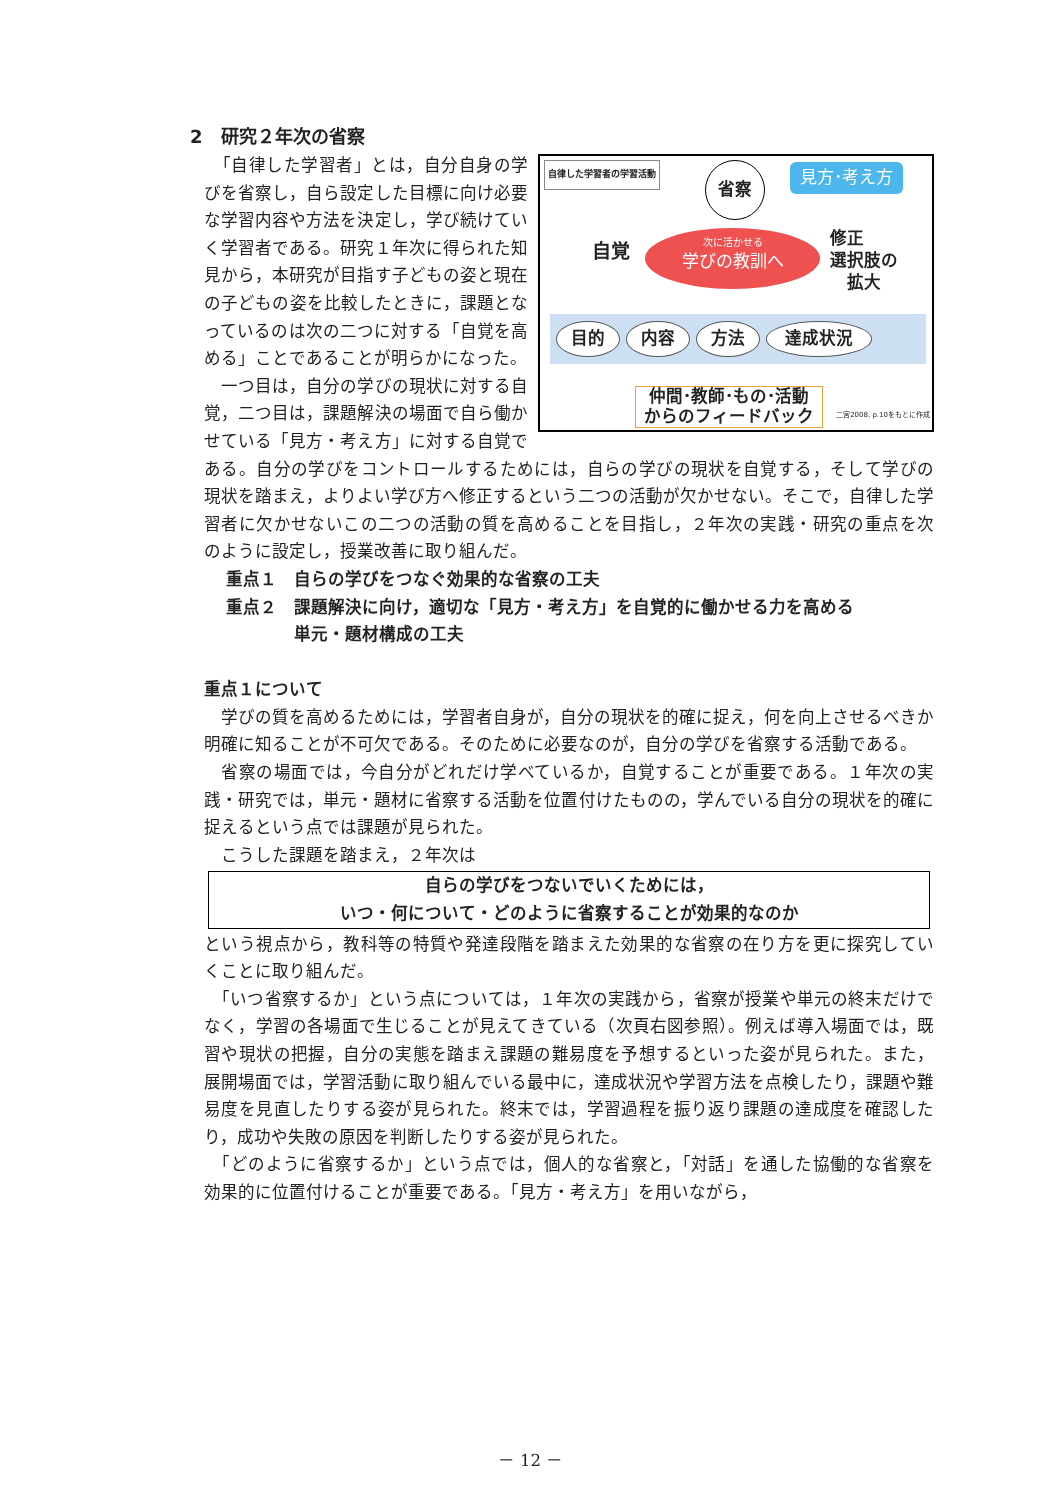2　研究２年次の省察
自律した学習者の学習活動
省察 見方･考え方
自覚
次に活かせる
学びの教訓へ
修正
選択肢の
　拡大
目的 内容 方法 達成状況
仲間･教師･もの･活動
からのフィードバック
二宮2008, p.10をもとに作成
　「自律した学習者」とは，自分自身の学びを省察し，自ら設定した目標に向け必要な学習内容や方法を決定し，学び続けていく学習者である。研究１年次に得られた知見から，本研究が目指す子どもの姿と現在の子どもの姿を比較したときに，課題となっているのは次の二つに対する「自覚を高める」ことであることが明らかになった。
　一つ目は，自分の学びの現状に対する自覚，二つ目は，課題解決の場面で自ら働かせている「見方・考え方」に対する自覚である。自分の学びをコントロールするためには，自らの学びの現状を自覚する，そして学びの現状を踏まえ，よりよい学び方へ修正するという二つの活動が欠かせない。そこで，自律した学習者に欠かせないこの二つの活動の質を高めることを目指し，２年次の実践・研究の重点を次のように設定し，授業改善に取り組んだ。
重点１　自らの学びをつなぐ効果的な省察の工夫
重点２　課題解決に向け，適切な「見方・考え方」を自覚的に働かせる力を高める
　　　　単元・題材構成の工夫
重点１について
　学びの質を高めるためには，学習者自身が，自分の現状を的確に捉え，何を向上させるべきか明確に知ることが不可欠である。そのために必要なのが，自分の学びを省察する活動である。
　省察の場面では，今自分がどれだけ学べているか，自覚することが重要である。１年次の実践・研究では，単元・題材に省察する活動を位置付けたものの，学んでいる自分の現状を的確に捉えるという点では課題が見られた。
　こうした課題を踏まえ，２年次は
自らの学びをつないでいくためには，
いつ・何について・どのように省察することが効果的なのか
という視点から，教科等の特質や発達段階を踏まえた効果的な省察の在り方を更に探究していくことに取り組んだ。
　「いつ省察するか」という点については，１年次の実践から，省察が授業や単元の終末だけでなく，学習の各場面で生じることが見えてきている（次頁右図参照）。例えば導入場面では，既習や現状の把握，自分の実態を踏まえ課題の難易度を予想するといった姿が見られた。また，展開場面では，学習活動に取り組んでいる最中に，達成状況や学習方法を点検したり，課題や難易度を見直したりする姿が見られた。終末では，学習過程を振り返り課題の達成度を確認したり，成功や失敗の原因を判断したりする姿が見られた。
　「どのように省察するか」という点では，個人的な省察と，「対話」を通した協働的な省察を効果的に位置付けることが重要である。「見方・考え方」を用いながら，
－ 12 －